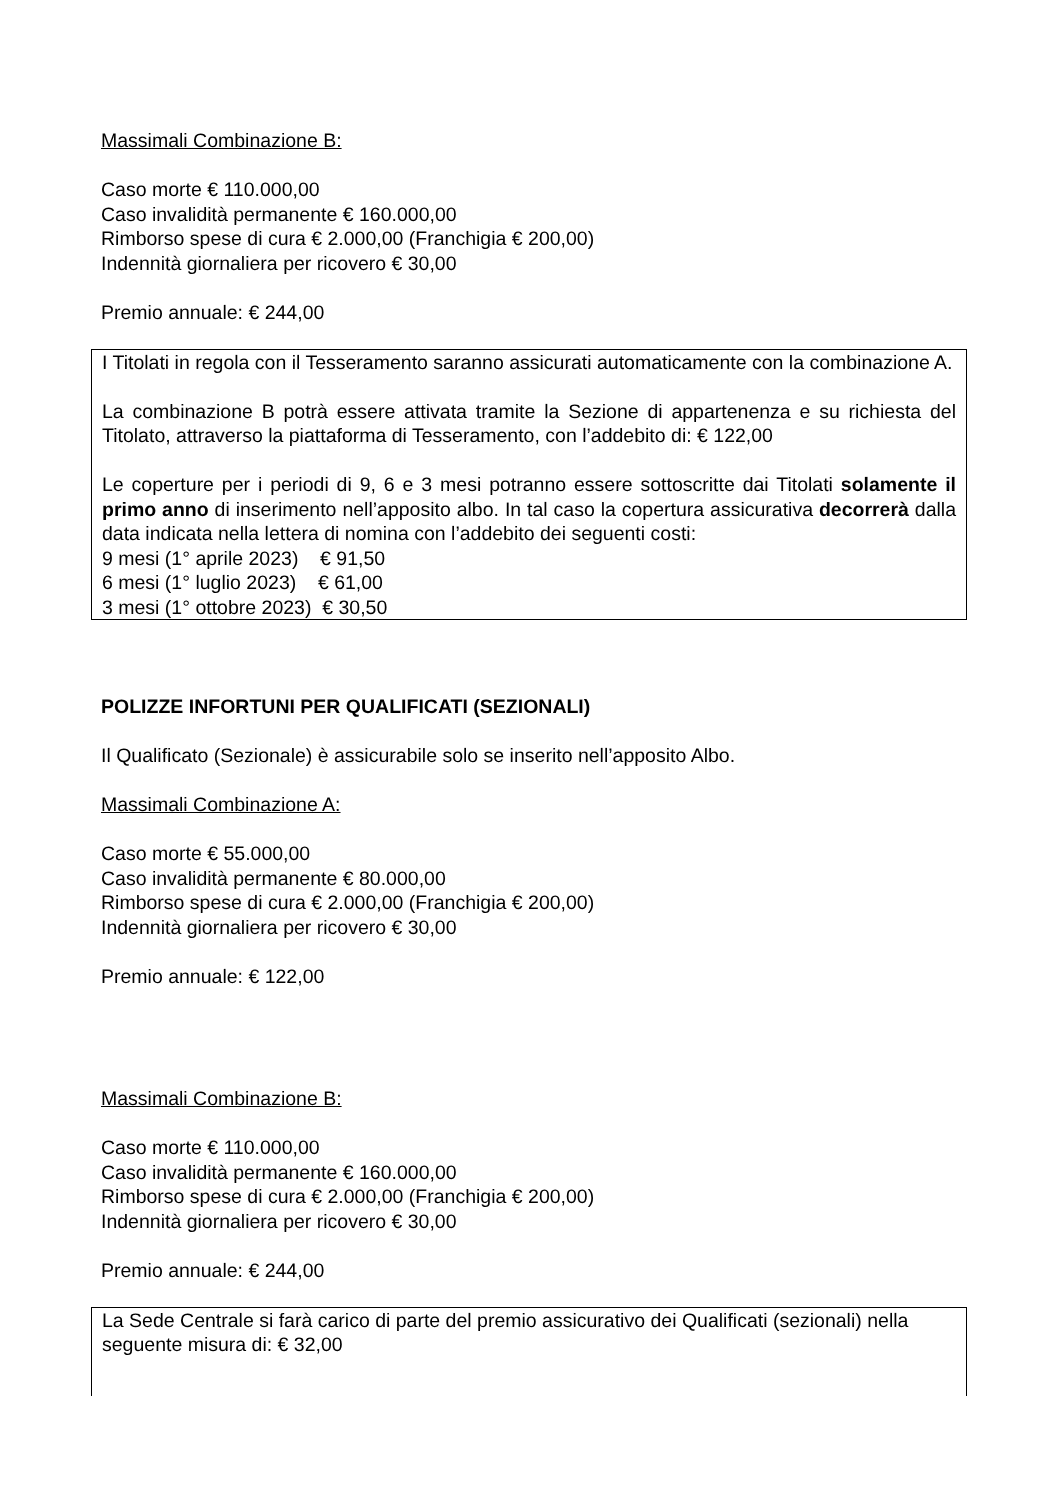Massimali Combinazione B:
Caso morte € 110.000,00
Caso invalidità permanente € 160.000,00
Rimborso spese di cura € 2.000,00 (Franchigia € 200,00)
Indennità giornaliera per ricovero € 30,00
Premio annuale: € 244,00
I Titolati in regola con il Tesseramento saranno assicurati automaticamente con la combinazione A.
La combinazione B potrà essere attivata tramite la Sezione di appartenenza e su richiesta del Titolato, attraverso la piattaforma di Tesseramento, con l’addebito di: € 122,00
Le coperture per i periodi di 9, 6 e 3 mesi potranno essere sottoscritte dai Titolati solamente il primo anno di inserimento nell’apposito albo. In tal caso la copertura assicurativa decorrerà dalla data indicata nella lettera di nomina con l’addebito dei seguenti costi:
9 mesi (1° aprile 2023) € 91,50
6 mesi (1° luglio 2023) € 61,00
3 mesi (1° ottobre 2023) € 30,50
POLIZZE INFORTUNI PER QUALIFICATI (SEZIONALI)
Il Qualificato (Sezionale) è assicurabile solo se inserito nell’apposito Albo.
Massimali Combinazione A:
Caso morte € 55.000,00
Caso invalidità permanente € 80.000,00
Rimborso spese di cura € 2.000,00 (Franchigia € 200,00)
Indennità giornaliera per ricovero € 30,00
Premio annuale: € 122,00
Massimali Combinazione B:
Caso morte € 110.000,00
Caso invalidità permanente € 160.000,00
Rimborso spese di cura € 2.000,00 (Franchigia € 200,00)
Indennità giornaliera per ricovero € 30,00
Premio annuale: € 244,00
La Sede Centrale si farà carico di parte del premio assicurativo dei Qualificati (sezionali) nella seguente misura di: € 32,00